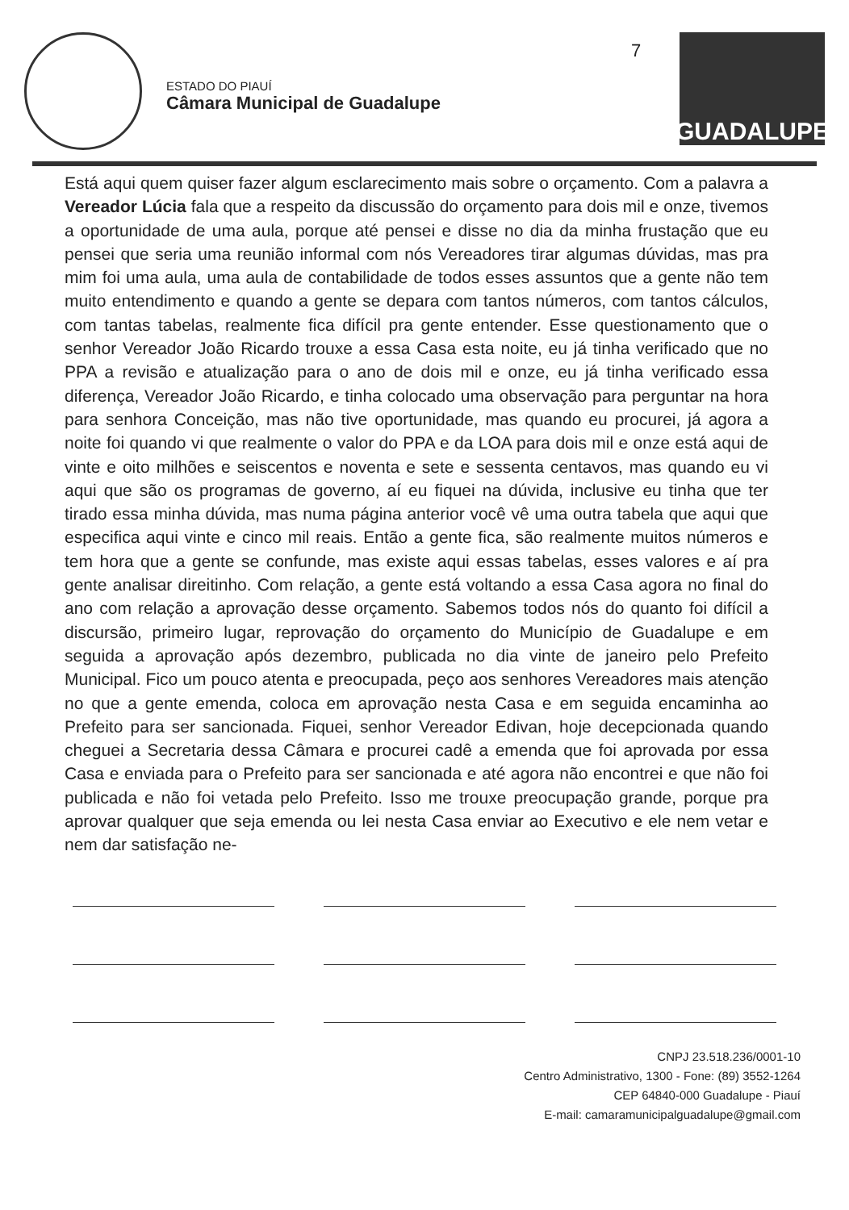ESTADO DO PIAUÍ
Câmara Municipal de Guadalupe
7
GUADALUPE
Está aqui quem quiser fazer algum esclarecimento mais sobre o orçamento. Com a palavra a Vereador Lúcia fala que a respeito da discussão do orçamento para dois mil e onze, tivemos a oportunidade de uma aula, porque até pensei e disse no dia da minha frustação que eu pensei que seria uma reunião informal com nós Vereadores tirar algumas dúvidas, mas pra mim foi uma aula, uma aula de contabilidade de todos esses assuntos que a gente não tem muito entendimento e quando a gente se depara com tantos números, com tantos cálculos, com tantas tabelas, realmente fica difícil pra gente entender. Esse questionamento que o senhor Vereador João Ricardo trouxe a essa Casa esta noite, eu já tinha verificado que no PPA a revisão e atualização para o ano de dois mil e onze, eu já tinha verificado essa diferença, Vereador João Ricardo, e tinha colocado uma observação para perguntar na hora para senhora Conceição, mas não tive oportunidade, mas quando eu procurei, já agora a noite foi quando vi que realmente o valor do PPA e da LOA para dois mil e onze está aqui de vinte e oito milhões e seiscentos e noventa e sete e sessenta centavos, mas quando eu vi aqui que são os programas de governo, aí eu fiquei na dúvida, inclusive eu tinha que ter tirado essa minha dúvida, mas numa página anterior você vê uma outra tabela que aqui que especifica aqui vinte e cinco mil reais. Então a gente fica, são realmente muitos números e tem hora que a gente se confunde, mas existe aqui essas tabelas, esses valores e aí pra gente analisar direitinho. Com relação, a gente está voltando a essa Casa agora no final do ano com relação a aprovação desse orçamento. Sabemos todos nós do quanto foi difícil a discursão, primeiro lugar, reprovação do orçamento do Município de Guadalupe e em seguida a aprovação após dezembro, publicada no dia vinte de janeiro pelo Prefeito Municipal. Fico um pouco atenta e preocupada, peço aos senhores Vereadores mais atenção no que a gente emenda, coloca em aprovação nesta Casa e em seguida encaminha ao Prefeito para ser sancionada. Fiquei, senhor Vereador Edivan, hoje decepcionada quando cheguei a Secretaria dessa Câmara e procurei cadê a emenda que foi aprovada por essa Casa e enviada para o Prefeito para ser sancionada e até agora não encontrei e que não foi publicada e não foi vetada pelo Prefeito. Isso me trouxe preocupação grande, porque pra aprovar qualquer que seja emenda ou lei nesta Casa enviar ao Executivo e ele nem vetar e nem dar satisfação ne-
CNPJ 23.518.236/0001-10
Centro Administrativo, 1300 - Fone: (89) 3552-1264
CEP 64840-000 Guadalupe - Piauí
E-mail: camaramunicipalguadalupe@gmail.com